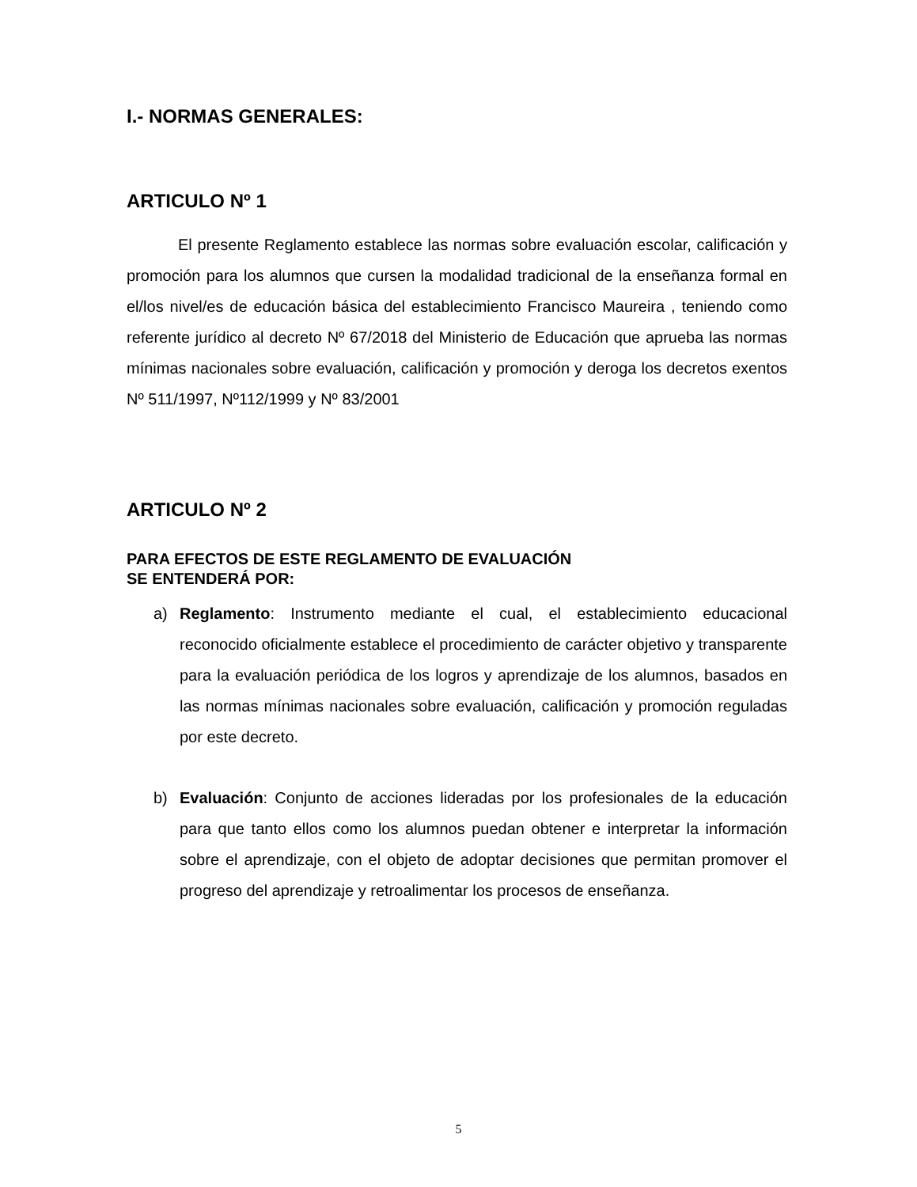I.- NORMAS GENERALES:
ARTICULO Nº 1
El presente Reglamento establece las normas sobre evaluación escolar, calificación y promoción para los alumnos que cursen la modalidad tradicional de la enseñanza formal en el/los nivel/es de educación básica del establecimiento Francisco Maureira , teniendo como referente jurídico al decreto Nº 67/2018 del Ministerio de Educación que aprueba las normas mínimas nacionales sobre evaluación, calificación y promoción y deroga los decretos exentos Nº 511/1997, Nº112/1999 y Nº 83/2001
ARTICULO Nº 2
PARA EFECTOS DE ESTE REGLAMENTO DE EVALUACIÓN
SE ENTENDERÁ POR:
a) Reglamento: Instrumento mediante el cual, el establecimiento educacional reconocido oficialmente establece el procedimiento de carácter objetivo y transparente para la evaluación periódica de los logros y aprendizaje de los alumnos, basados en las normas mínimas nacionales sobre evaluación, calificación y promoción reguladas por este decreto.
b) Evaluación: Conjunto de acciones lideradas por los profesionales de la educación para que tanto ellos como los alumnos puedan obtener e interpretar la información sobre el aprendizaje, con el objeto de adoptar decisiones que permitan promover el progreso del aprendizaje y retroalimentar los procesos de enseñanza.
5